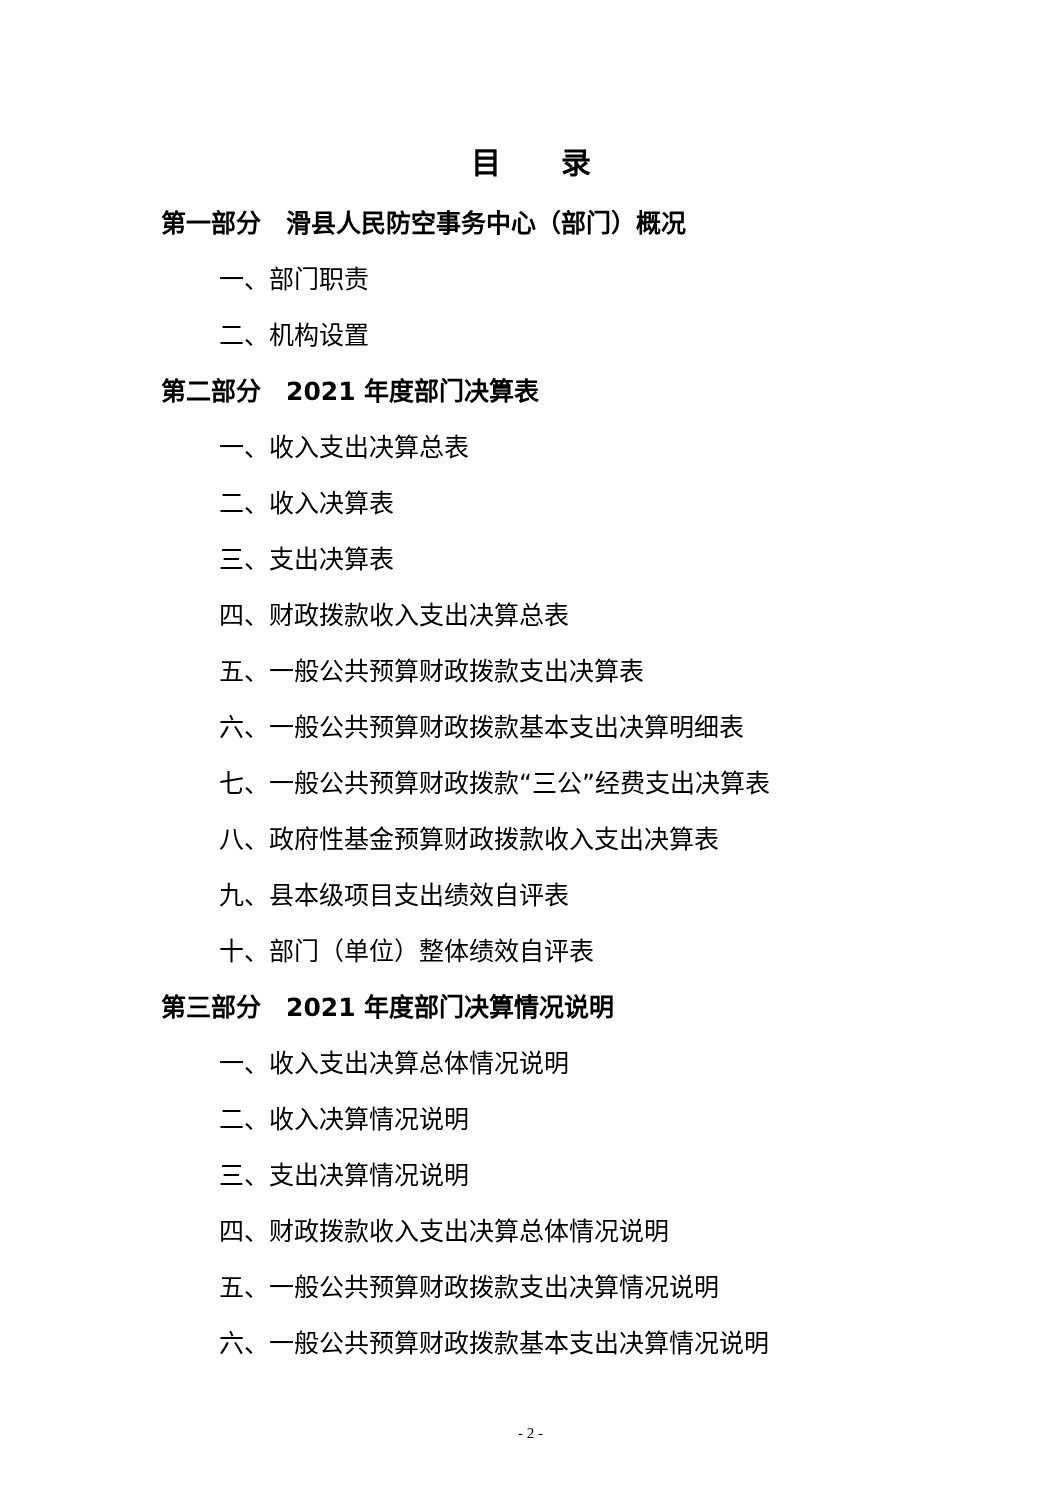目　　录
第一部分　滑县人民防空事务中心（部门）概况
一、部门职责
二、机构设置
第二部分　2021 年度部门决算表
一、收入支出决算总表
二、收入决算表
三、支出决算表
四、财政拨款收入支出决算总表
五、一般公共预算财政拨款支出决算表
六、一般公共预算财政拨款基本支出决算明细表
七、一般公共预算财政拨款“三公”经费支出决算表
八、政府性基金预算财政拨款收入支出决算表
九、县本级项目支出绩效自评表
十、部门（单位）整体绩效自评表
第三部分　2021 年度部门决算情况说明
一、收入支出决算总体情况说明
二、收入决算情况说明
三、支出决算情况说明
四、财政拨款收入支出决算总体情况说明
五、一般公共预算财政拨款支出决算情况说明
六、一般公共预算财政拨款基本支出决算情况说明
- 2 -